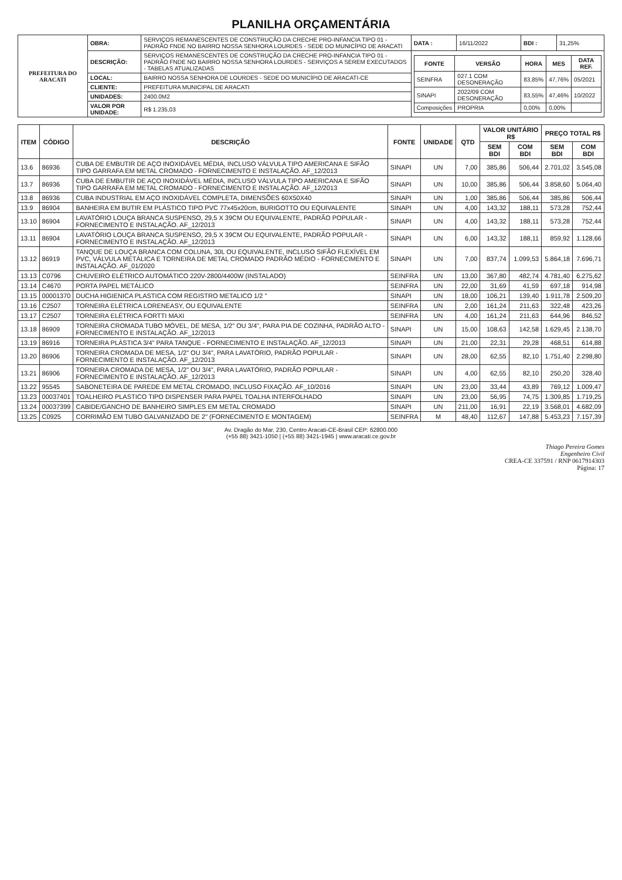PLANILHA ORÇAMENTÁRIA
| PREFEITURA DO ARACATI | OBRA: | SERVIÇOS REMANESCENTES DE CONSTRUÇÃO DA CRECHE PRO-INFANCIA TIPO 01 - PADRÃO FNDE NO BAIRRO NOSSA SENHORA LOURDES - SEDE DO MUNICÍPIO DE ARACATI | DATA : | 16/11/2022 | BDI : | 31,25% |
| | DESCRIÇÃO: | SERVIÇOS REMANESCENTES DE CONSTRUÇÃO DA CRECHE PRO-INFANCIA TIPO 01 - PADRÃO FNDE NO BAIRRO NOSSA SENHORA LOURDES - SERVIÇOS A SEREM EXECUTADOS - TABELAS ATUALIZADAS | / FONTE / VERSÃO / HORA / MES / DATA REF. / / --- / --- / --- / --- / --- / / SEINFRA / 027.1 COM DESONERAÇÃO / 83,85% / 47,76% / 05/2021 / / SINAPI / 2022/09 COM DESONERAÇÃO / 83,55% / 47,46% / 10/2022 / / Composições / PROPRIA / 0,00% / 0,00% / / | | | |
| | LOCAL: | BAIRRO NOSSA SENHORA DE LOURDES - SEDE DO MUNICÍPIO DE ARACATI-CE | | | | |
| | CLIENTE: | PREFEITURA MUNICIPAL DE ARACATI | | | | |
| | UNIDADES: | 2400.0M2 | | | | |
| | VALOR POR UNIDADE: | R$ 1.235,03 | | | | |
| ITEM | CÓDIGO | DESCRIÇÃO | FONTE | UNIDADE | QTD | VALOR UNITÁRIO R$ | | PREÇO TOTAL R$ | |
| --- | --- | --- | --- | --- | --- | --- | --- | --- | --- |
| | | | | | | SEM BDI | COM BDI | SEM BDI | COM BDI |
| 13.6 | 86936 | CUBA DE EMBUTIR DE AÇO INOXIDÁVEL MÉDIA, INCLUSO VÁLVULA TIPO AMERICANA E SIFÃO TIPO GARRAFA EM METAL CROMADO - FORNECIMENTO E INSTALAÇÃO. AF_12/2013 | SINAPI | UN | 7,00 | 385,86 | 506,44 | 2.701,02 | 3.545,08 |
| 13.7 | 86936 | CUBA DE EMBUTIR DE AÇO INOXIDÁVEL MÉDIA, INCLUSO VÁLVULA TIPO AMERICANA E SIFÃO TIPO GARRAFA EM METAL CROMADO - FORNECIMENTO E INSTALAÇÃO. AF_12/2013 | SINAPI | UN | 10,00 | 385,86 | 506,44 | 3.858,60 | 5.064,40 |
| 13.8 | 86936 | CUBA INDUSTRIAL EM AÇO INOXIDÁVEL COMPLETA, DIMENSÕES 60X50X40 | SINAPI | UN | 1,00 | 385,86 | 506,44 | 385,86 | 506,44 |
| 13.9 | 86904 | BANHEIRA EM BUTIR EM PLÁSTICO TIPO PVC 77x45x20cm, BURIGOTTO OU EQUIVALENTE | SINAPI | UN | 4,00 | 143,32 | 188,11 | 573,28 | 752,44 |
| 13.10 | 86904 | LAVATÓRIO LOUÇA BRANCA SUSPENSO, 29,5 X 39CM OU EQUIVALENTE, PADRÃO POPULAR - FORNECIMENTO E INSTALAÇÃO. AF_12/2013 | SINAPI | UN | 4,00 | 143,32 | 188,11 | 573,28 | 752,44 |
| 13.11 | 86904 | LAVATÓRIO LOUÇA BRANCA SUSPENSO, 29,5 X 39CM OU EQUIVALENTE, PADRÃO POPULAR - FORNECIMENTO E INSTALAÇÃO. AF_12/2013 | SINAPI | UN | 6,00 | 143,32 | 188,11 | 859,92 | 1.128,66 |
| 13.12 | 86919 | TANQUE DE LOUÇA BRANCA COM COLUNA, 30L OU EQUIVALENTE, INCLUSO SIFÃO FLEXÍVEL EM PVC, VÁLVULA METÁLICA E TORNEIRA DE METAL CROMADO PADRÃO MÉDIO - FORNECIMENTO E INSTALAÇÃO. AF_01/2020 | SINAPI | UN | 7,00 | 837,74 | 1.099,53 | 5.864,18 | 7.696,71 |
| 13.13 | C0796 | CHUVEIRO ELÉTRICO AUTOMÁTICO 220V-2800/4400W (INSTALADO) | SEINFRA | UN | 13,00 | 367,80 | 482,74 | 4.781,40 | 6.275,62 |
| 13.14 | C4670 | PORTA PAPEL METÁLICO | SEINFRA | UN | 22,00 | 31,69 | 41,59 | 697,18 | 914,98 |
| 13.15 | 00001370 | DUCHA HIGIENICA PLASTICA COM REGISTRO METALICO 1/2 " | SINAPI | UN | 18,00 | 106,21 | 139,40 | 1.911,78 | 2.509,20 |
| 13.16 | C2507 | TORNEIRA ELÉTRICA LORENEASY, OU EQUIVALENTE | SEINFRA | UN | 2,00 | 161,24 | 211,63 | 322,48 | 423,26 |
| 13.17 | C2507 | TORNEIRA ELÉTRICA FORTTI MAXI | SEINFRA | UN | 4,00 | 161,24 | 211,63 | 644,96 | 846,52 |
| 13.18 | 86909 | TORNEIRA CROMADA TUBO MÓVEL, DE MESA, 1/2" OU 3/4", PARA PIA DE COZINHA, PADRÃO ALTO - FORNECIMENTO E INSTALAÇÃO. AF_12/2013 | SINAPI | UN | 15,00 | 108,63 | 142,58 | 1.629,45 | 2.138,70 |
| 13.19 | 86916 | TORNEIRA PLÁSTICA 3/4" PARA TANQUE - FORNECIMENTO E INSTALAÇÃO. AF_12/2013 | SINAPI | UN | 21,00 | 22,31 | 29,28 | 468,51 | 614,88 |
| 13.20 | 86906 | TORNEIRA CROMADA DE MESA, 1/2" OU 3/4", PARA LAVATÓRIO, PADRÃO POPULAR - FORNECIMENTO E INSTALAÇÃO. AF_12/2013 | SINAPI | UN | 28,00 | 62,55 | 82,10 | 1.751,40 | 2.298,80 |
| 13.21 | 86906 | TORNEIRA CROMADA DE MESA, 1/2" OU 3/4", PARA LAVATÓRIO, PADRÃO POPULAR - FORNECIMENTO E INSTALAÇÃO. AF_12/2013 | SINAPI | UN | 4,00 | 62,55 | 82,10 | 250,20 | 328,40 |
| 13.22 | 95545 | SABONETEIRA DE PAREDE EM METAL CROMADO, INCLUSO FIXAÇÃO. AF_10/2016 | SINAPI | UN | 23,00 | 33,44 | 43,89 | 769,12 | 1.009,47 |
| 13.23 | 00037401 | TOALHEIRO PLASTICO TIPO DISPENSER PARA PAPEL TOALHA INTERFOLHADO | SINAPI | UN | 23,00 | 56,95 | 74,75 | 1.309,85 | 1.719,25 |
| 13.24 | 00037399 | CABIDE/GANCHO DE BANHEIRO SIMPLES EM METAL CROMADO | SINAPI | UN | 211,00 | 16,91 | 22,19 | 3.568,01 | 4.682,09 |
| 13.25 | C0925 | CORRIMÃO EM TUBO GALVANIZADO DE 2" (FORNECIMENTO E MONTAGEM) | SEINFRA | M | 48,40 | 112,67 | 147,88 | 5.453,23 | 7.157,39 |
Av. Dragão do Mar, 230, Centro Aracati-CE-Brasil CEP: 62800.000
(+55 88) 3421-1050 | (+55 88) 3421-1945 | www.aracati.ce.gov.br
Thiago Pereira Gomes
Engenheiro Civil
CREA-CE 337591 / RNP 0617914303
Página: 17